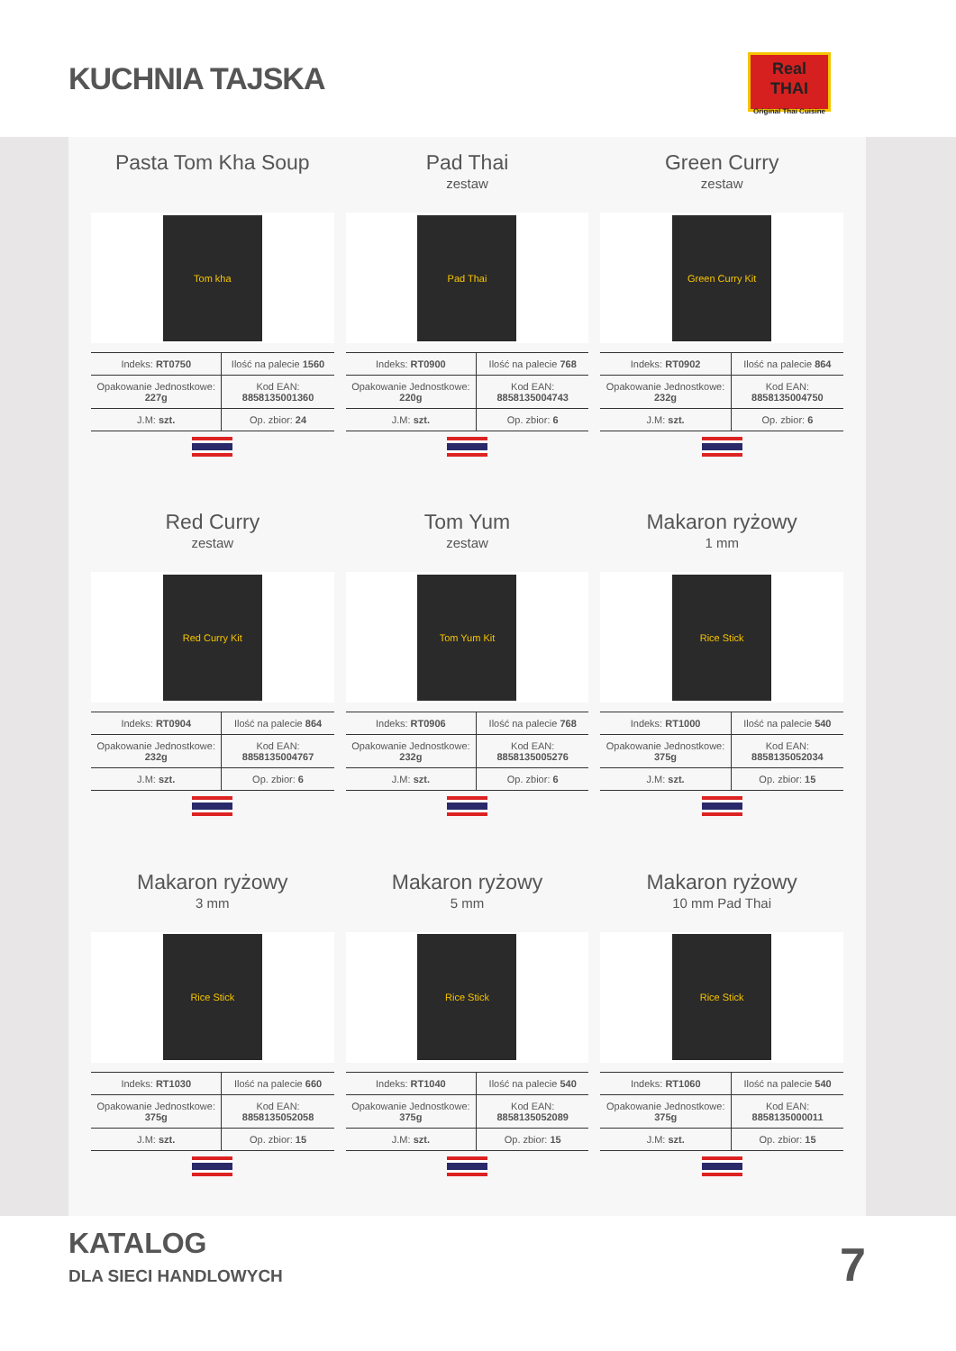KUCHNIA TAJSKA
Real
THAI
Original Thai Cuisine
Pasta Tom Kha Soup
Tom kha
| Indeks: RT0750 | Ilość na palecie 1560 |
| Opakowanie Jednostkowe: 227g | Kod EAN: 8858135001360 |
| J.M: szt. | Op. zbior: 24 |
Pad Thai
zestaw
Pad Thai
| Indeks: RT0900 | Ilość na palecie 768 |
| Opakowanie Jednostkowe: 220g | Kod EAN: 8858135004743 |
| J.M: szt. | Op. zbior: 6 |
Green Curry
zestaw
Green Curry Kit
| Indeks: RT0902 | Ilość na palecie 864 |
| Opakowanie Jednostkowe: 232g | Kod EAN: 8858135004750 |
| J.M: szt. | Op. zbior: 6 |
Red Curry
zestaw
Red Curry Kit
| Indeks: RT0904 | Ilość na palecie 864 |
| Opakowanie Jednostkowe: 232g | Kod EAN: 8858135004767 |
| J.M: szt. | Op. zbior: 6 |
Tom Yum
zestaw
Tom Yum Kit
| Indeks: RT0906 | Ilość na palecie 768 |
| Opakowanie Jednostkowe: 232g | Kod EAN: 8858135005276 |
| J.M: szt. | Op. zbior: 6 |
Makaron ryżowy
1 mm
Rice Stick
| Indeks: RT1000 | Ilość na palecie 540 |
| Opakowanie Jednostkowe: 375g | Kod EAN: 8858135052034 |
| J.M: szt. | Op. zbior: 15 |
Makaron ryżowy
3 mm
Rice Stick
| Indeks: RT1030 | Ilość na palecie 660 |
| Opakowanie Jednostkowe: 375g | Kod EAN: 8858135052058 |
| J.M: szt. | Op. zbior: 15 |
Makaron ryżowy
5 mm
Rice Stick
| Indeks: RT1040 | Ilość na palecie 540 |
| Opakowanie Jednostkowe: 375g | Kod EAN: 8858135052089 |
| J.M: szt. | Op. zbior: 15 |
Makaron ryżowy
10 mm Pad Thai
Rice Stick
| Indeks: RT1060 | Ilość na palecie 540 |
| Opakowanie Jednostkowe: 375g | Kod EAN: 8858135000011 |
| J.M: szt. | Op. zbior: 15 |
KATALOG
DLA SIECI HANDLOWYCH 7